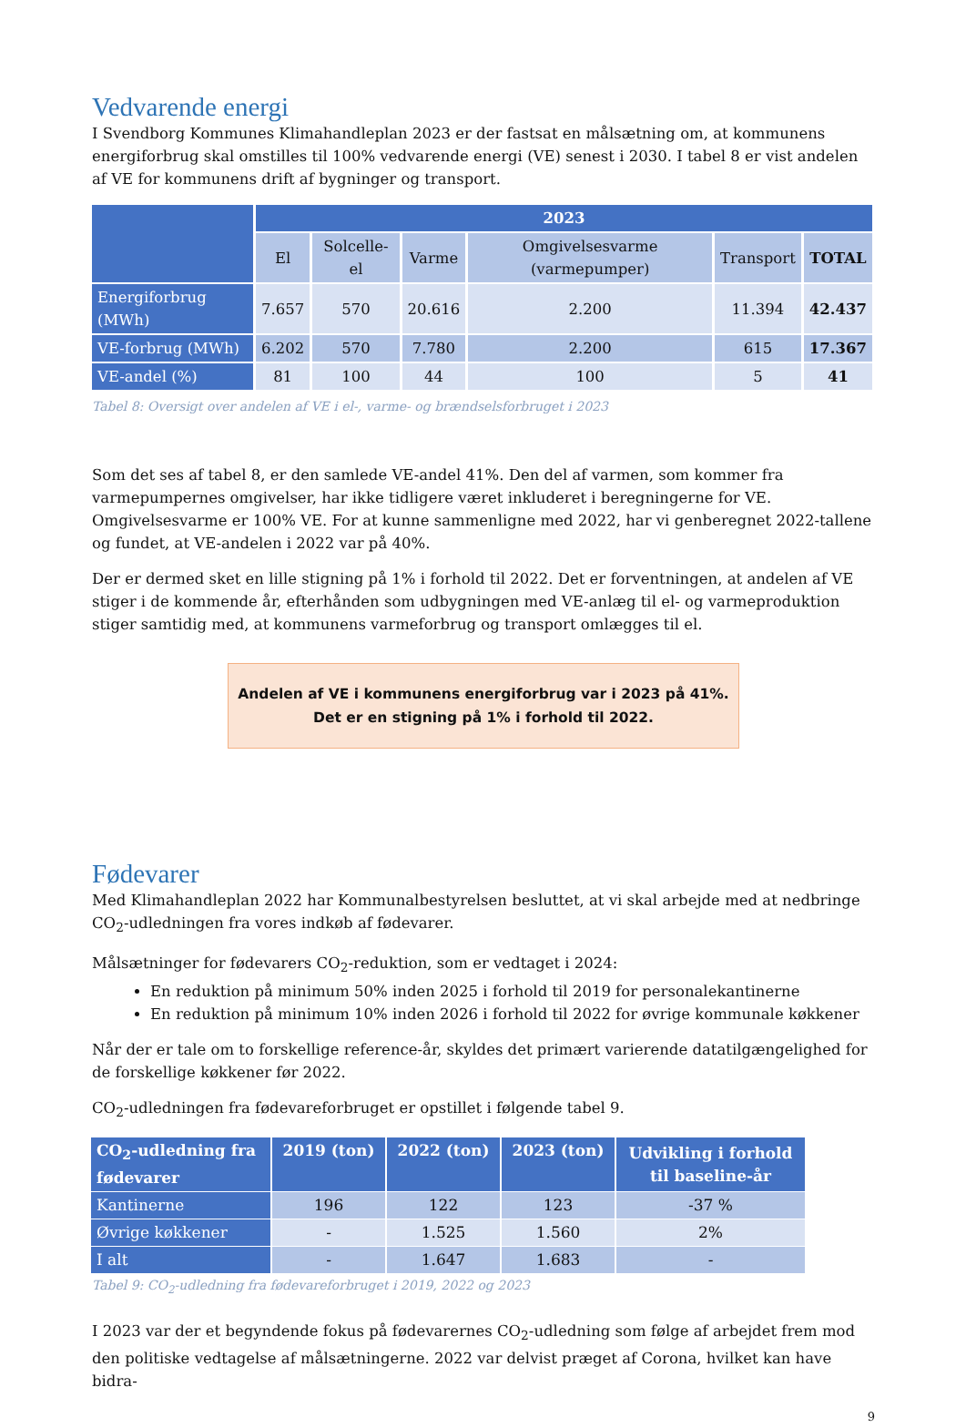Vedvarende energi
I Svendborg Kommunes Klimahandleplan 2023 er der fastsat en målsætning om, at kommunens energiforbrug skal omstilles til 100% vedvarende energi (VE) senest i 2030. I tabel 8 er vist andelen af VE for kommunens drift af bygninger og transport.
| | 2023 | | | | | |
| --- | --- | --- | --- | --- | --- | --- |
| | El | Solcelle-el | Varme | Omgivelsesvarme (varmepumper) | Transport | TOTAL |
| Energiforbrug (MWh) | 7.657 | 570 | 20.616 | 2.200 | 11.394 | 42.437 |
| VE-forbrug (MWh) | 6.202 | 570 | 7.780 | 2.200 | 615 | 17.367 |
| VE-andel (%) | 81 | 100 | 44 | 100 | 5 | 41 |
Tabel 8: Oversigt over andelen af VE i el-, varme- og brændselsforbruget i 2023
Som det ses af tabel 8, er den samlede VE-andel 41%. Den del af varmen, som kommer fra varmepumpernes omgivelser, har ikke tidligere været inkluderet i beregningerne for VE. Omgivelsesvarme er 100% VE. For at kunne sammenligne med 2022, har vi genberegnet 2022-tallene og fundet, at VE-andelen i 2022 var på 40%.
Der er dermed sket en lille stigning på 1% i forhold til 2022. Det er forventningen, at andelen af VE stiger i de kommende år, efterhånden som udbygningen med VE-anlæg til el- og varmeproduktion stiger samtidig med, at kommunens varmeforbrug og transport omlægges til el.
Andelen af VE i kommunens energiforbrug var i 2023 på 41%.
Det er en stigning på 1% i forhold til 2022.
Fødevarer
Med Klimahandleplan 2022 har Kommunalbestyrelsen besluttet, at vi skal arbejde med at nedbringe CO<sub>2</sub>-udledningen fra vores indkøb af fødevarer.
Målsætninger for fødevarers CO<sub>2</sub>-reduktion, som er vedtaget i 2024:
En reduktion på minimum 50% inden 2025 i forhold til 2019 for personalekantinerne
En reduktion på minimum 10% inden 2026 i forhold til 2022 for øvrige kommunale køkkener
Når der er tale om to forskellige reference-år, skyldes det primært varierende datatilgængelighed for de forskellige køkkener før 2022.
CO<sub>2</sub>-udledningen fra fødevareforbruget er opstillet i følgende tabel 9.
| CO<sub>2</sub>-udledning fra fødevarer | 2019 (ton) | 2022 (ton) | 2023 (ton) | Udvikling i forhold til baseline-år |
| --- | --- | --- | --- | --- |
| Kantinerne | 196 | 122 | 123 | -37 % |
| Øvrige køkkener | - | 1.525 | 1.560 | 2% |
| I alt | - | 1.647 | 1.683 | - |
Tabel 9: CO<sub>2</sub>-udledning fra fødevareforbruget i 2019, 2022 og 2023
I 2023 var der et begyndende fokus på fødevarernes CO<sub>2</sub>-udledning som følge af arbejdet frem mod den politiske vedtagelse af målsætningerne. 2022 var delvist præget af Corona, hvilket kan have bidra-
9